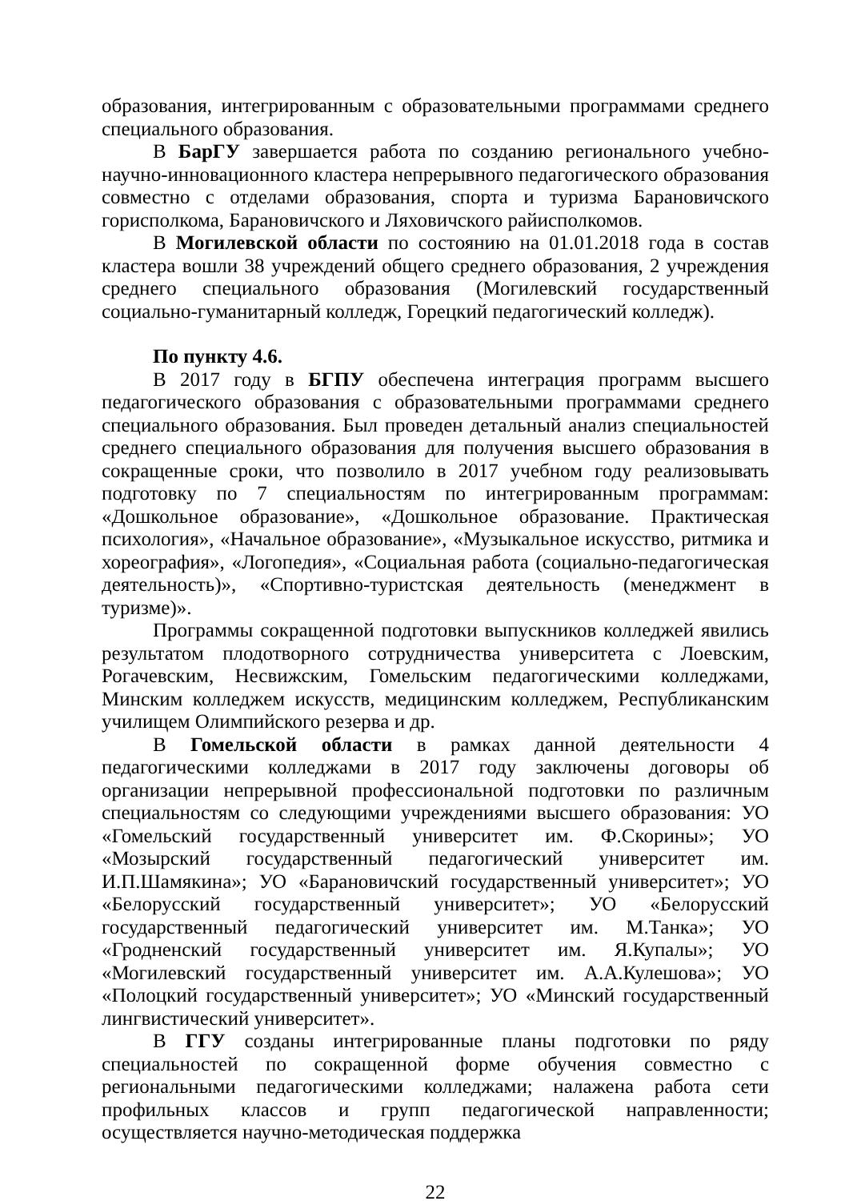образования, интегрированным с образовательными программами среднего специального образования.
В БарГУ завершается работа по созданию регионального учебно-научно-инновационного кластера непрерывного педагогического образования совместно с отделами образования, спорта и туризма Барановичского горисполкома, Барановичского и Ляховичского райисполкомов.
В Могилевской области по состоянию на 01.01.2018 года в состав кластера вошли 38 учреждений общего среднего образования, 2 учреждения среднего специального образования (Могилевский государственный социально-гуманитарный колледж, Горецкий педагогический колледж).
По пункту 4.6.
В 2017 году в БГПУ обеспечена интеграция программ высшего педагогического образования с образовательными программами среднего специального образования. Был проведен детальный анализ специальностей среднего специального образования для получения высшего образования в сокращенные сроки, что позволило в 2017 учебном году реализовывать подготовку по 7 специальностям по интегрированным программам: «Дошкольное образование», «Дошкольное образование. Практическая психология», «Начальное образование», «Музыкальное искусство, ритмика и хореография», «Логопедия», «Социальная работа (социально-педагогическая деятельность)», «Спортивно-туристская деятельность (менеджмент в туризме)».
Программы сокращенной подготовки выпускников колледжей явились результатом плодотворного сотрудничества университета с Лоевским, Рогачевским, Несвижским, Гомельским педагогическими колледжами, Минским колледжем искусств, медицинским колледжем, Республиканским училищем Олимпийского резерва и др.
В Гомельской области в рамках данной деятельности 4 педагогическими колледжами в 2017 году заключены договоры об организации непрерывной профессиональной подготовки по различным специальностям со следующими учреждениями высшего образования: УО «Гомельский государственный университет им. Ф.Скорины»; УО «Мозырский государственный педагогический университет им. И.П.Шамякина»; УО «Барановичский государственный университет»; УО «Белорусский государственный университет»; УО «Белорусский государственный педагогический университет им. М.Танка»; УО «Гродненский государственный университет им. Я.Купалы»; УО «Могилевский государственный университет им. А.А.Кулешова»; УО «Полоцкий государственный университет»; УО «Минский государственный лингвистический университет».
В ГГУ созданы интегрированные планы подготовки по ряду специальностей по сокращенной форме обучения совместно с региональными педагогическими колледжами; налажена работа сети профильных классов и групп педагогической направленности; осуществляется научно-методическая поддержка
22